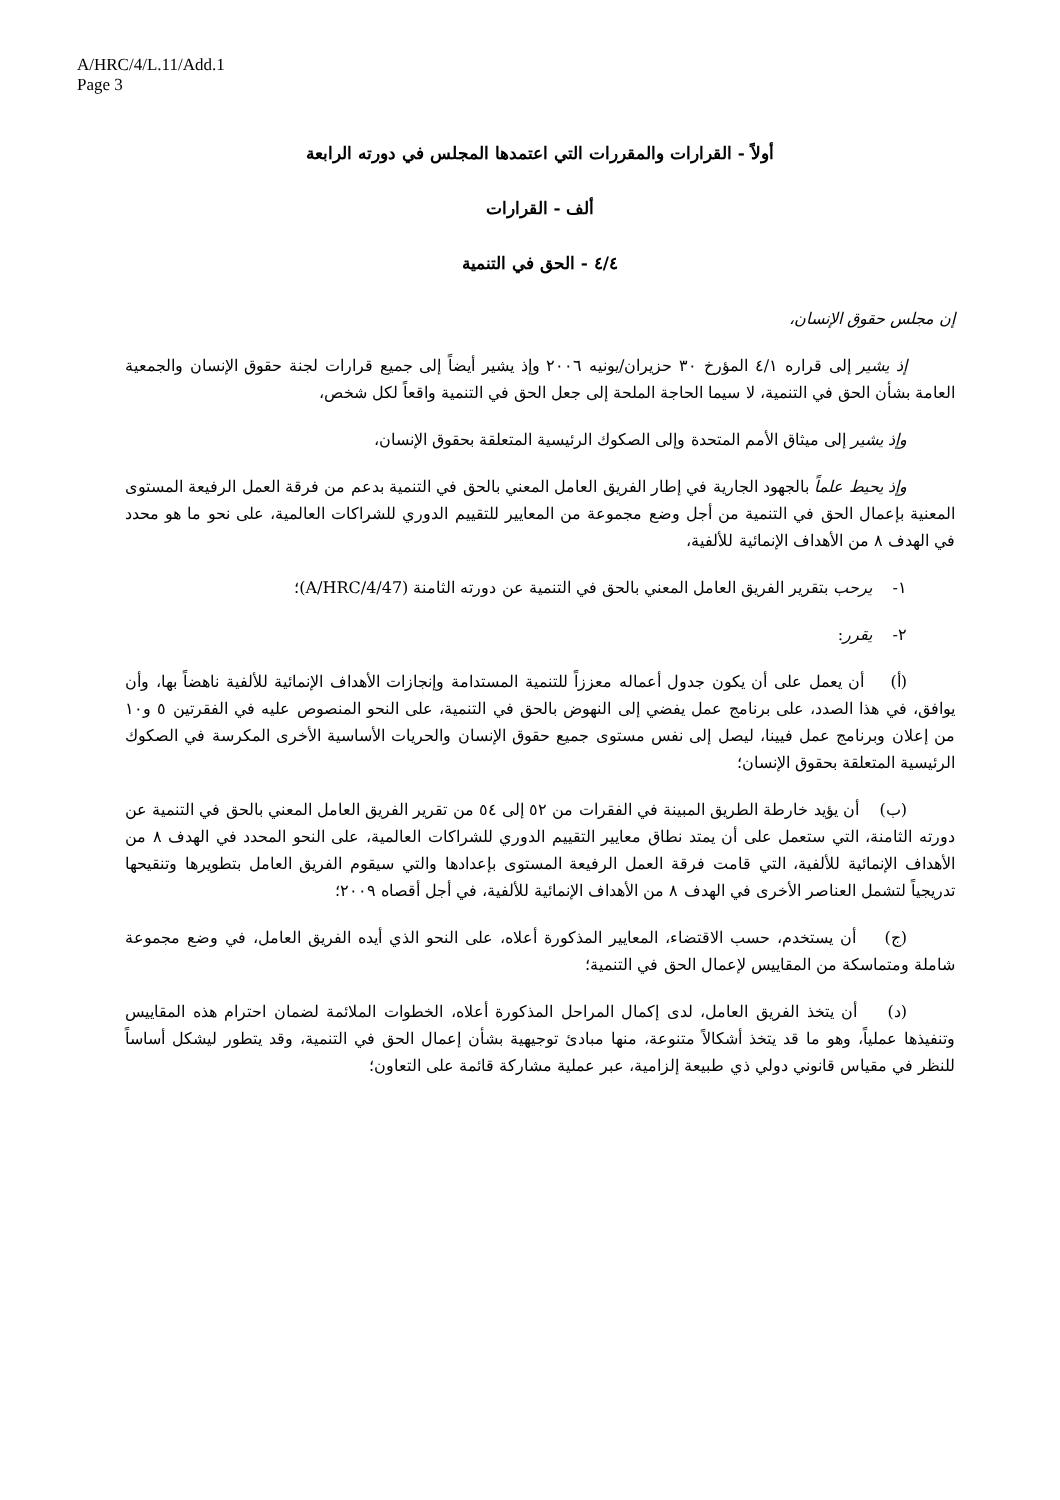A/HRC/4/L.11/Add.1
Page 3
أولاً - القرارات والمقررات التي اعتمدها المجلس في دورته الرابعة
ألف - القرارات
٤/٤ - الحق في التنمية
إن مجلس حقوق الإنسان،
إذ يشير إلى قراره ٤/١ المؤرخ ٣٠ حزيران/يونيه ٢٠٠٦ وإذ يشير أيضاً إلى جميع قرارات لجنة حقوق الإنسان والجمعية العامة بشأن الحق في التنمية، لا سيما الحاجة الملحة إلى جعل الحق في التنمية واقعاً لكل شخص،
وإذ يشير إلى ميثاق الأمم المتحدة وإلى الصكوك الرئيسية المتعلقة بحقوق الإنسان،
وإذ يحيط علماً بالجهود الجارية في إطار الفريق العامل المعني بالحق في التنمية بدعم من فرقة العمل الرفيعة المستوى المعنية بإعمال الحق في التنمية من أجل وضع مجموعة من المعايير للتقييم الدوري للشراكات العالمية، على نحو ما هو محدد في الهدف ٨ من الأهداف الإنمائية للألفية،
١- يرحب بتقرير الفريق العامل المعني بالحق في التنمية عن دورته الثامنة (A/HRC/4/47)؛
٢- يقرر:
(أ) أن يعمل على أن يكون جدول أعماله معززاً للتنمية المستدامة وإنجازات الأهداف الإنمائية للألفية ناهضاً بها، وأن يوافق، في هذا الصدد، على برنامج عمل يفضي إلى النهوض بالحق في التنمية، على النحو المنصوص عليه في الفقرتين ٥ و١٠ من إعلان وبرنامج عمل فيينا، ليصل إلى نفس مستوى جميع حقوق الإنسان والحريات الأساسية الأخرى المكرسة في الصكوك الرئيسية المتعلقة بحقوق الإنسان؛
(ب) أن يؤيد خارطة الطريق المبينة في الفقرات من ٥٢ إلى ٥٤ من تقرير الفريق العامل المعني بالحق في التنمية عن دورته الثامنة، التي ستعمل على أن يمتد نطاق معايير التقييم الدوري للشراكات العالمية، على النحو المحدد في الهدف ٨ من الأهداف الإنمائية للألفية، التي قامت فرقة العمل الرفيعة المستوى بإعدادها والتي سيقوم الفريق العامل بتطويرها وتنقيحها تدريجياً لتشمل العناصر الأخرى في الهدف ٨ من الأهداف الإنمائية للألفية، في أجل أقصاه ٢٠٠٩؛
(ج) أن يستخدم، حسب الاقتضاء، المعايير المذكورة أعلاه، على النحو الذي أيده الفريق العامل، في وضع مجموعة شاملة ومتماسكة من المقاييس لإعمال الحق في التنمية؛
(د) أن يتخذ الفريق العامل، لدى إكمال المراحل المذكورة أعلاه، الخطوات الملائمة لضمان احترام هذه المقاييس وتنفيذها عملياً، وهو ما قد يتخذ أشكالاً متنوعة، منها مبادئ توجيهية بشأن إعمال الحق في التنمية، وقد يتطور ليشكل أساساً للنظر في مقياس قانوني دولي ذي طبيعة إلزامية، عبر عملية مشاركة قائمة على التعاون؛